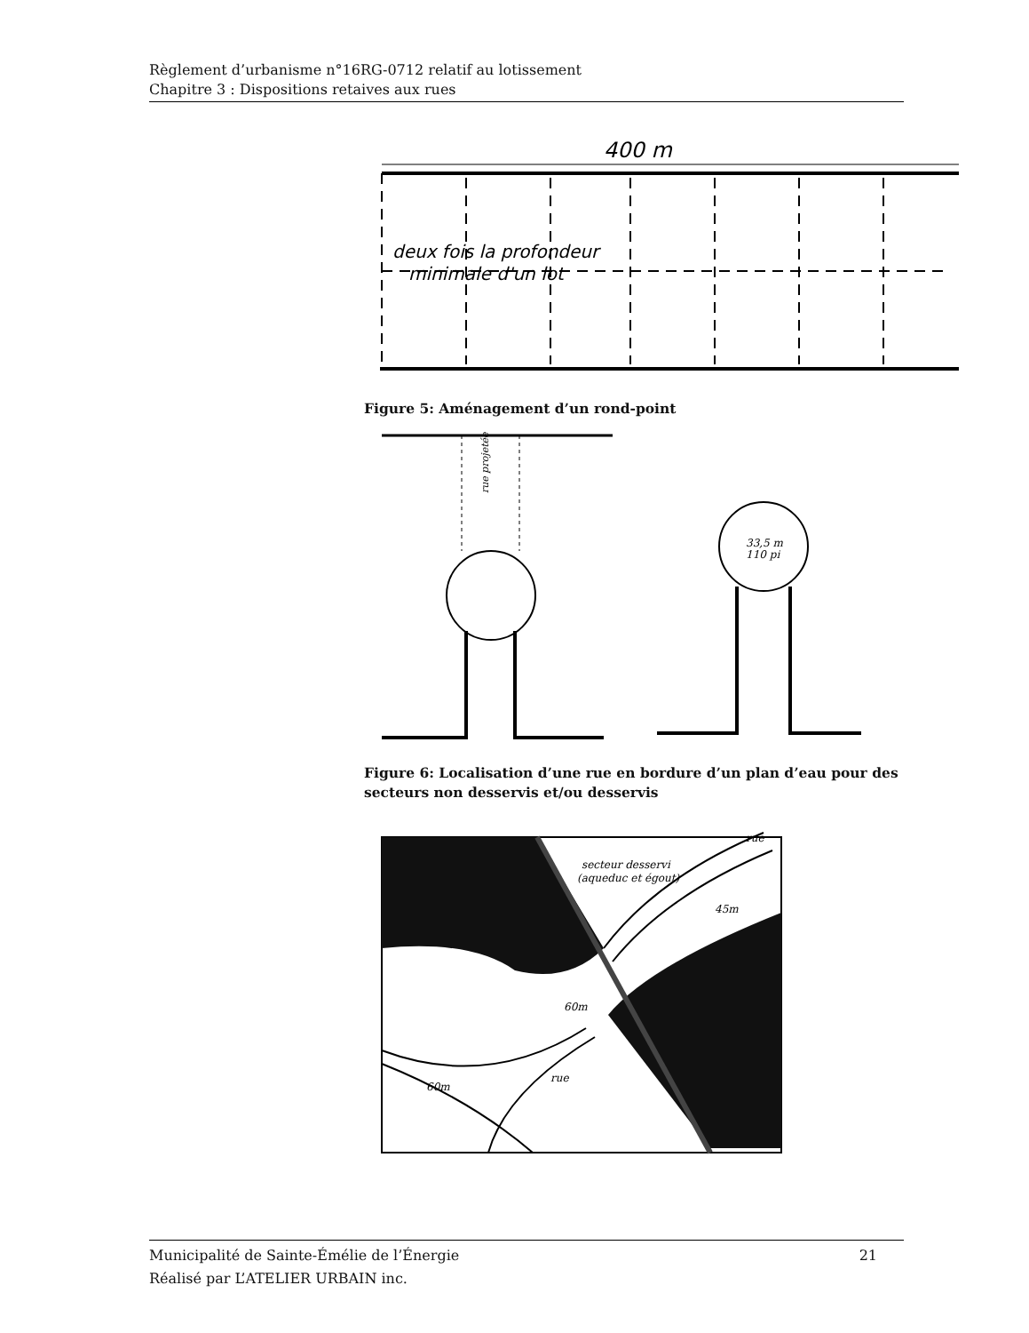Règlement d’urbanisme n°16RG-0712 relatif au lotissement
Chapitre 3 : Dispositions retaives aux rues
400 m
deux fois la profondeur
minimale d'un lot
Figure 5: Aménagement d’un rond-point
rue projetée
33,5 m
110 pi
Figure 6: Localisation d’une rue en bordure d’un plan d’eau pour des secteurs non desservis et/ou desservis
secteur desservi
(aqueduc et égout)
45m
60m
60m
rue
rue
Municipalité de Sainte-Émélie de l’Énergie
Réalisé par L’ATELIER URBAIN inc. 21